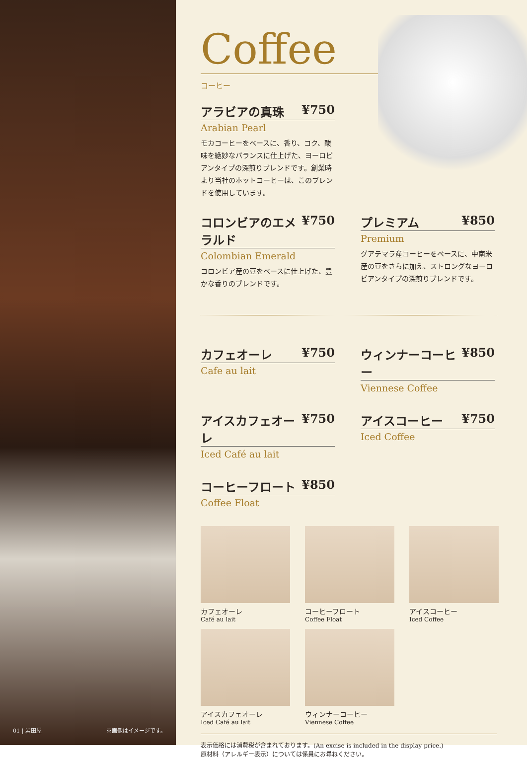01 | 岩田屋 ※画像はイメージです。
Coffee
コーヒー
アラビアの真珠 ¥750
Arabian Pearl
モカコーヒーをベースに、香り、コク、酸味を絶妙なバランスに仕上げた、ヨーロピアンタイプの深煎りブレンドです。創業時より当社のホットコーヒーは、このブレンドを使用しています。
コロンビアのエメラルド ¥750
Colombian Emerald
コロンビア産の豆をベースに仕上げた、豊かな香りのブレンドです。
プレミアム ¥850
Premium
グアテマラ産コーヒーをベースに、中南米産の豆をさらに加え、ストロングなヨーロピアンタイプの深煎りブレンドです。
カフェオーレ ¥750
Cafe au lait
ウィンナーコーヒー ¥850
Viennese Coffee
アイスカフェオーレ ¥750
Iced Café au lait
アイスコーヒー ¥750
Iced Coffee
コーヒーフロート ¥850
Coffee Float
カフェオーレ
Café au lait
コーヒーフロート
Coffee Float
アイスコーヒー
Iced Coffee
アイスカフェオーレ
Iced Café au lait
ウィンナーコーヒー
Viennese Coffee
表示価格には消費税が含まれております。(An excise is included in the display price.)
原材料（アレルギー表示）については係員にお尋ねください。